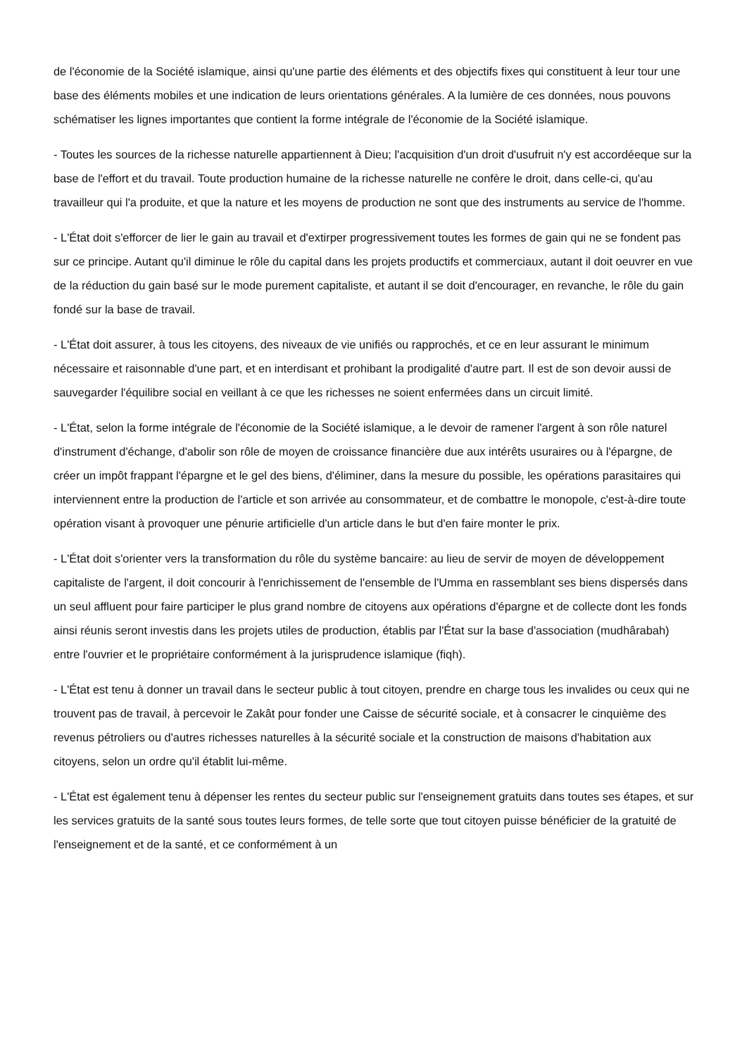de l'économie de la Société islamique, ainsi qu'une partie des éléments et des objectifs fixes qui constituent à leur tour une base des éléments mobiles et une indication de leurs orientations générales. A la lumière de ces données, nous pouvons schématiser les lignes importantes que contient la forme intégrale de l'économie de la Société islamique.
- Toutes les sources de la richesse naturelle appartiennent à Dieu; l'acquisition d'un droit d'usufruit n'y est accordéeque sur la base de l'effort et du travail. Toute production humaine de la richesse naturelle ne confère le droit, dans celle-ci, qu'au travailleur qui l'a produite, et que la nature et les moyens de production ne sont que des instruments au service de l'homme.
- L'État doit s'efforcer de lier le gain au travail et d'extirper progressivement toutes les formes de gain qui ne se fondent pas sur ce principe. Autant qu'il diminue le rôle du capital dans les projets productifs et commerciaux, autant il doit oeuvrer en vue de la réduction du gain basé sur le mode purement capitaliste, et autant il se doit d'encourager, en revanche, le rôle du gain fondé sur la base de travail.
- L'État doit assurer, à tous les citoyens, des niveaux de vie unifiés ou rapprochés, et ce en leur assurant le minimum nécessaire et raisonnable d'une part, et en interdisant et prohibant la prodigalité d'autre part. Il est de son devoir aussi de sauvegarder l'équilibre social en veillant à ce que les richesses ne soient enfermées dans un circuit limité.
- L'État, selon la forme intégrale de l'économie de la Société islamique, a le devoir de ramener l'argent à son rôle naturel d'instrument d'échange, d'abolir son rôle de moyen de croissance financière due aux intérêts usuraires ou à l'épargne, de créer un impôt frappant l'épargne et le gel des biens, d'éliminer, dans la mesure du possible, les opérations parasitaires qui interviennent entre la production de l'article et son arrivée au consommateur, et de combattre le monopole, c'est-à-dire toute opération visant à provoquer une pénurie artificielle d'un article dans le but d'en faire monter le prix.
- L'État doit s'orienter vers la transformation du rôle du système bancaire: au lieu de servir de moyen de développement capitaliste de l'argent, il doit concourir à l'enrichissement de l'ensemble de l'Umma en rassemblant ses biens dispersés dans un seul affluent pour faire participer le plus grand nombre de citoyens aux opérations d'épargne et de collecte dont les fonds ainsi réunis seront investis dans les projets utiles de production, établis par l'État sur la base d'association (mudhârabah) entre l'ouvrier et le propriétaire conformément à la jurisprudence islamique (fiqh).
- L'État est tenu à donner un travail dans le secteur public à tout citoyen, prendre en charge tous les invalides ou ceux qui ne trouvent pas de travail, à percevoir le Zakât pour fonder une Caisse de sécurité sociale, et à consacrer le cinquième des revenus pétroliers ou d'autres richesses naturelles à la sécurité sociale et la construction de maisons d'habitation aux citoyens, selon un ordre qu'il établit lui-même.
- L'État est également tenu à dépenser les rentes du secteur public sur l'enseignement gratuits dans toutes ses étapes, et sur les services gratuits de la santé sous toutes leurs formes, de telle sorte que tout citoyen puisse bénéficier de la gratuité de l'enseignement et de la santé, et ce conformément à un